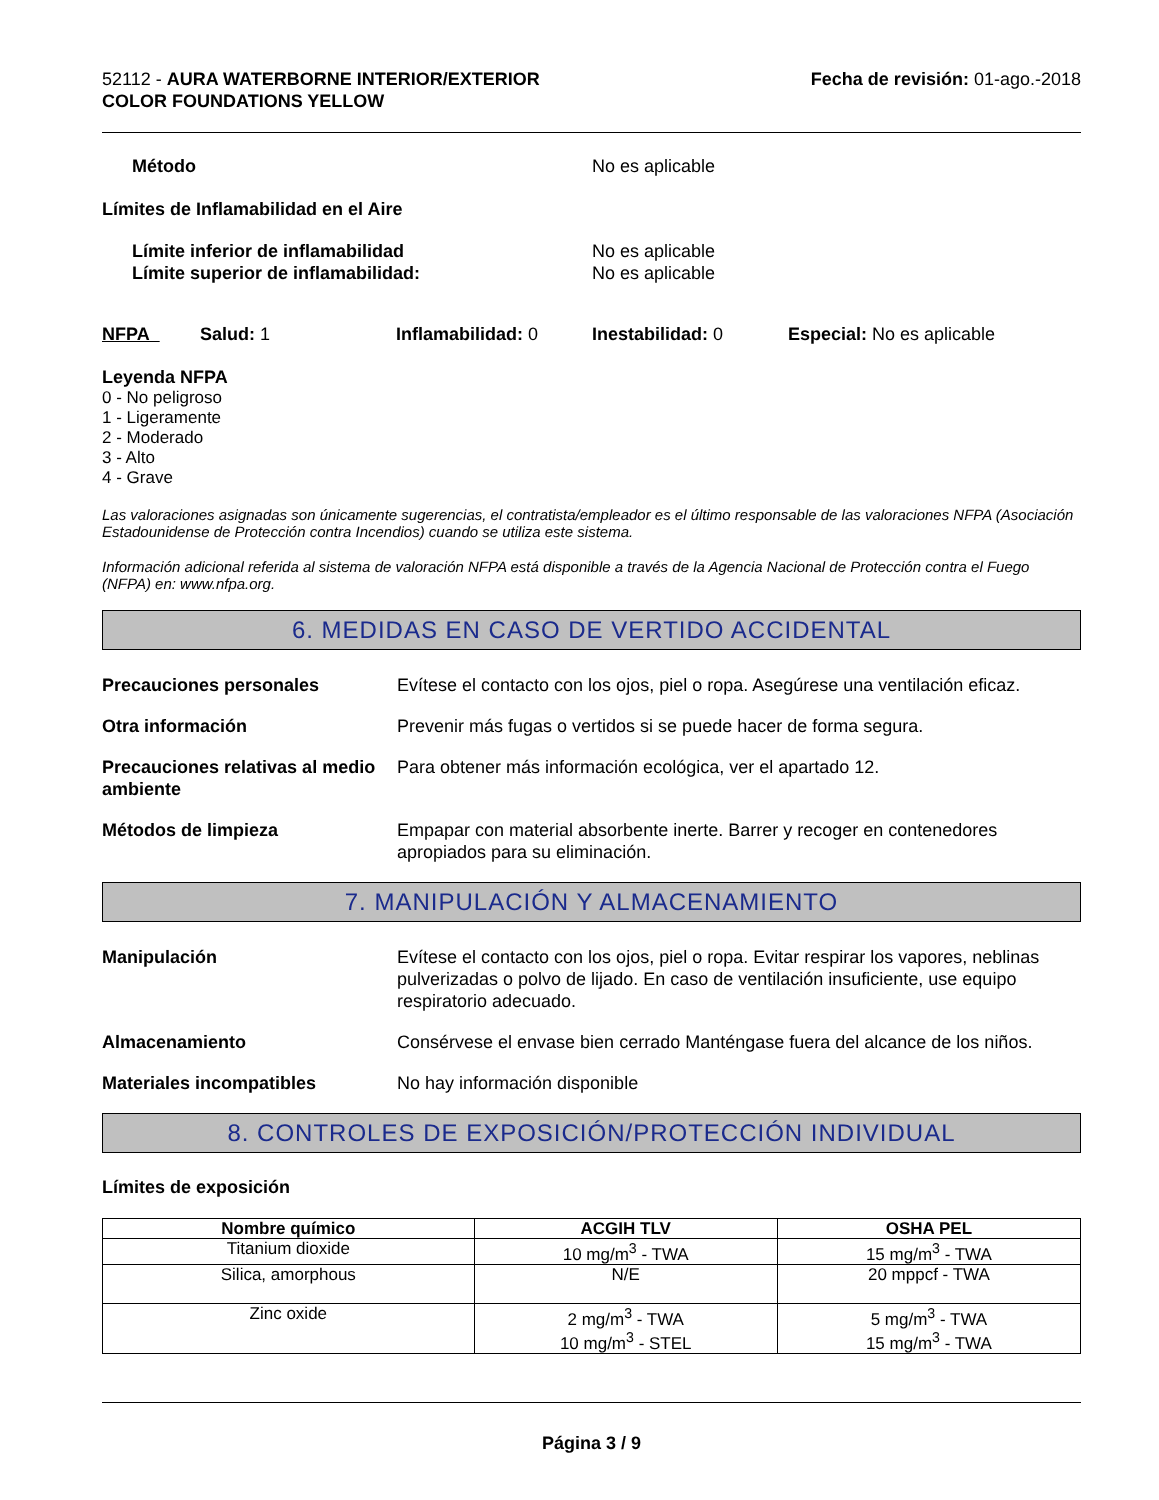52112 - AURA WATERBORNE INTERIOR/EXTERIOR
COLOR FOUNDATIONS YELLOW
Fecha de revisión: 01-ago.-2018
Método No es aplicable
Límites de Inflamabilidad en el Aire
Límite inferior de inflamabilidad No es aplicable
Límite superior de inflamabilidad: No es aplicable
NFPA Salud: 1 Inflamabilidad: 0 Inestabilidad: 0 Especial: No es aplicable
Leyenda NFPA
0 - No peligroso
1 - Ligeramente
2 - Moderado
3 - Alto
4 - Grave
Las valoraciones asignadas son únicamente sugerencias, el contratista/empleador es el último responsable de las valoraciones NFPA (Asociación Estadounidense de Protección contra Incendios) cuando se utiliza este sistema.
Información adicional referida al sistema de valoración NFPA está disponible a través de la Agencia Nacional de Protección contra el Fuego (NFPA) en: www.nfpa.org.
6. MEDIDAS EN CASO DE VERTIDO ACCIDENTAL
Precauciones personales Evítese el contacto con los ojos, piel o ropa. Asegúrese una ventilación eficaz.
Otra información Prevenir más fugas o vertidos si se puede hacer de forma segura.
Precauciones relativas al medio ambiente
Para obtener más información ecológica, ver el apartado 12.
Métodos de limpieza Empapar con material absorbente inerte. Barrer y recoger en contenedores apropiados para su eliminación.
7. MANIPULACIÓN Y ALMACENAMIENTO
Manipulación Evítese el contacto con los ojos, piel o ropa. Evitar respirar los vapores, neblinas pulverizadas o polvo de lijado. En caso de ventilación insuficiente, use equipo respiratorio adecuado.
Almacenamiento Consérvese el envase bien cerrado Manténgase fuera del alcance de los niños.
Materiales incompatibles No hay información disponible
8. CONTROLES DE EXPOSICIÓN/PROTECCIÓN INDIVIDUAL
Límites de exposición
| Nombre químico | ACGIH TLV | OSHA PEL |
| --- | --- | --- |
| Titanium dioxide | 10 mg/m<sup>3</sup> - TWA | 15 mg/m<sup>3</sup> - TWA |
| Silica, amorphous | N/E | 20 mppcf - TWA |
| Zinc oxide | 2 mg/m<sup>3</sup> - TWA 10 mg/m<sup>3</sup> - STEL | 5 mg/m<sup>3</sup> - TWA 15 mg/m<sup>3</sup> - TWA |
Página 3 / 9